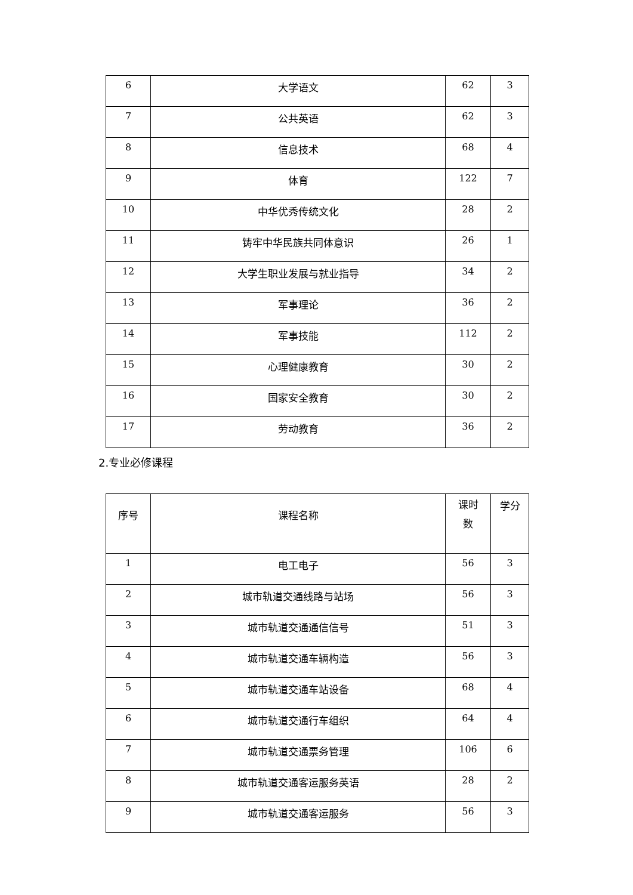| 6 | 大学语文 | 62 | 3 |
| 7 | 公共英语 | 62 | 3 |
| 8 | 信息技术 | 68 | 4 |
| 9 | 体育 | 122 | 7 |
| 10 | 中华优秀传统文化 | 28 | 2 |
| 11 | 铸牢中华民族共同体意识 | 26 | 1 |
| 12 | 大学生职业发展与就业指导 | 34 | 2 |
| 13 | 军事理论 | 36 | 2 |
| 14 | 军事技能 | 112 | 2 |
| 15 | 心理健康教育 | 30 | 2 |
| 16 | 国家安全教育 | 30 | 2 |
| 17 | 劳动教育 | 36 | 2 |
2.专业必修课程
| 序号 | 课程名称 | 课时 数 | 学分 |
| --- | --- | --- | --- |
| 1 | 电工电子 | 56 | 3 |
| 2 | 城市轨道交通线路与站场 | 56 | 3 |
| 3 | 城市轨道交通通信信号 | 51 | 3 |
| 4 | 城市轨道交通车辆构造 | 56 | 3 |
| 5 | 城市轨道交通车站设备 | 68 | 4 |
| 6 | 城市轨道交通行车组织 | 64 | 4 |
| 7 | 城市轨道交通票务管理 | 106 | 6 |
| 8 | 城市轨道交通客运服务英语 | 28 | 2 |
| 9 | 城市轨道交通客运服务 | 56 | 3 |